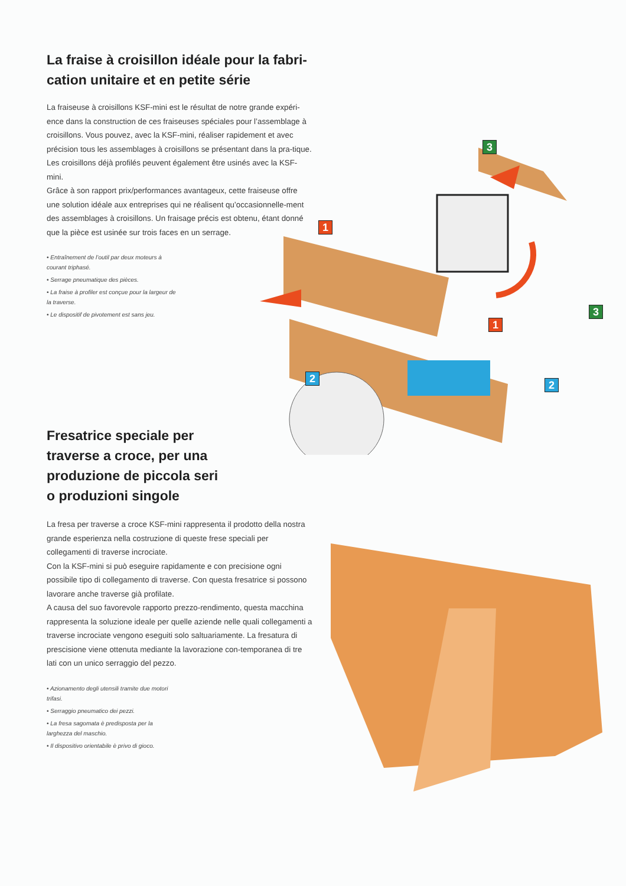1
2
3
1
2
3
La fraise à croisillon idéale pour la fabri-
cation unitaire et en petite série
La fraiseuse à croisillons KSF-mini est le résultat de notre grande expéri-ence dans la construction de ces fraiseuses spéciales pour l’assemblage à croisillons. Vous pouvez, avec la KSF-mini, réaliser rapidement et avec précision tous les assemblages à croisillons se présentant dans la pra-tique. Les croisillons déjà profilés peuvent également être usinés avec la KSF-mini.
Grâce à son rapport prix/performances avantageux, cette fraiseuse offre une solution idéale aux entreprises qui ne réalisent qu’occasionnelle-ment des assemblages à croisillons. Un fraisage précis est obtenu, étant donné que la pièce est usinée sur trois faces en un serrage.
• Entraînement de l’outil par deux moteurs à courant triphasé.
• Serrage pneumatique des pièces.
• La fraise à profiler est conçue pour la largeur de la traverse.
• Le dispositif de pivotement est sans jeu.
Fresatrice speciale per
traverse a croce, per una
produzione de piccola seri
o produzioni singole
La fresa per traverse a croce KSF-mini rappresenta il prodotto della nostra grande esperienza nella costruzione di queste frese speciali per collegamenti di traverse incrociate.
Con la KSF-mini si può eseguire rapidamente e con precisione ogni possibile tipo di collegamento di traverse. Con questa fresatrice si possono lavorare anche traverse già profilate.
A causa del suo favorevole rapporto prezzo-rendimento, questa macchina rappresenta la soluzione ideale per quelle aziende nelle quali collegamenti a traverse incrociate vengono eseguiti solo saltuariamente. La fresatura di prescisione viene ottenuta mediante la lavorazione con-temporanea di tre lati con un unico serraggio del pezzo.
• Azionamento degli utensili tramite due motori trifasi.
• Serraggio pneumatico dei pezzi.
• La fresa sagomata è predisposta per la larghezza del maschio.
• Il dispositivo orientabile è privo di gioco.